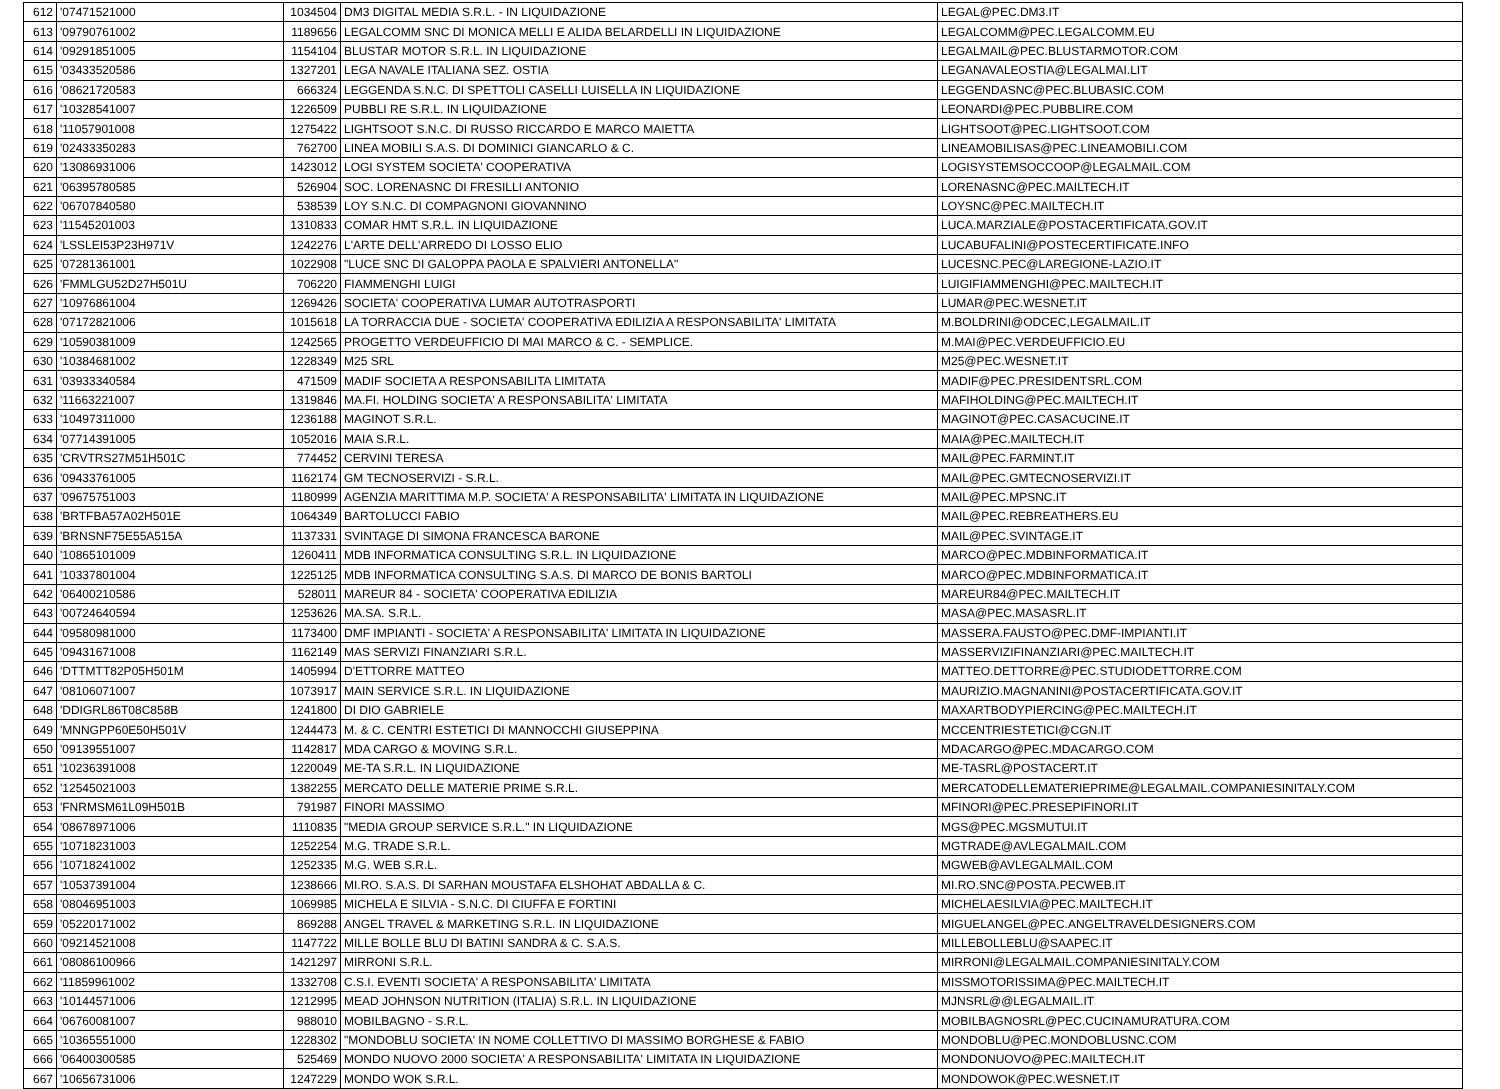| 612 | '07471521000 | 1034504 | DM3 DIGITAL MEDIA S.R.L. - IN LIQUIDAZIONE | LEGAL@PEC.DM3.IT |
| 613 | '09790761002 | 1189656 | LEGALCOMM SNC DI MONICA MELLI E ALIDA BELARDELLI IN LIQUIDAZIONE | LEGALCOMM@PEC.LEGALCOMM.EU |
| 614 | '09291851005 | 1154104 | BLUSTAR MOTOR S.R.L. IN LIQUIDAZIONE | LEGALMAIL@PEC.BLUSTARMOTOR.COM |
| 615 | '03433520586 | 1327201 | LEGA NAVALE ITALIANA SEZ. OSTIA | LEGANAVALEOSTIA@LEGALMAI.LIT |
| 616 | '08621720583 | 666324 | LEGGENDA S.N.C. DI SPETTOLI CASELLI LUISELLA IN LIQUIDAZIONE | LEGGENDASNC@PEC.BLUBASIC.COM |
| 617 | '10328541007 | 1226509 | PUBBLI RE S.R.L. IN LIQUIDAZIONE | LEONARDI@PEC.PUBBLIRE.COM |
| 618 | '11057901008 | 1275422 | LIGHTSOOT S.N.C. DI RUSSO RICCARDO E MARCO MAIETTA | LIGHTSOOT@PEC.LIGHTSOOT.COM |
| 619 | '02433350283 | 762700 | LINEA MOBILI S.A.S. DI DOMINICI GIANCARLO & C. | LINEAMOBILISAS@PEC.LINEAMOBILI.COM |
| 620 | '13086931006 | 1423012 | LOGI SYSTEM SOCIETA' COOPERATIVA | LOGISYSTEMSOCCOOP@LEGALMAIL.COM |
| 621 | '06395780585 | 526904 | SOC. LORENASNC DI FRESILLI ANTONIO | LORENASNC@PEC.MAILTECH.IT |
| 622 | '06707840580 | 538539 | LOY S.N.C. DI COMPAGNONI GIOVANNINO | LOYSNC@PEC.MAILTECH.IT |
| 623 | '11545201003 | 1310833 | COMAR HMT S.R.L. IN LIQUIDAZIONE | LUCA.MARZIALE@POSTACERTIFICATA.GOV.IT |
| 624 | 'LSSLEI53P23H971V | 1242276 | L'ARTE DELL'ARREDO DI LOSSO ELIO | LUCABUFALINI@POSTECERTIFICATE.INFO |
| 625 | '07281361001 | 1022908 | "LUCE SNC DI GALOPPA PAOLA E SPALVIERI ANTONELLA" | LUCESNC.PEC@LAREGIONE-LAZIO.IT |
| 626 | 'FMMLGU52D27H501U | 706220 | FIAMMENGHI LUIGI | LUIGIFIAMMENGHI@PEC.MAILTECH.IT |
| 627 | '10976861004 | 1269426 | SOCIETA' COOPERATIVA LUMAR AUTOTRASPORTI | LUMAR@PEC.WESNET.IT |
| 628 | '07172821006 | 1015618 | LA TORRACCIA DUE - SOCIETA' COOPERATIVA EDILIZIA A RESPONSABILITA' LIMITATA | M.BOLDRINI@ODCEC,LEGALMAIL.IT |
| 629 | '10590381009 | 1242565 | PROGETTO VERDEUFFICIO DI MAI MARCO & C. - SEMPLICE. | M.MAI@PEC.VERDEUFFICIO.EU |
| 630 | '10384681002 | 1228349 | M25 SRL | M25@PEC.WESNET.IT |
| 631 | '03933340584 | 471509 | MADIF SOCIETA A RESPONSABILITA LIMITATA | MADIF@PEC.PRESIDENTSRL.COM |
| 632 | '11663221007 | 1319846 | MA.FI. HOLDING SOCIETA' A RESPONSABILITA' LIMITATA | MAFIHOLDING@PEC.MAILTECH.IT |
| 633 | '10497311000 | 1236188 | MAGINOT S.R.L. | MAGINOT@PEC.CASACUCINE.IT |
| 634 | '07714391005 | 1052016 | MAIA S.R.L. | MAIA@PEC.MAILTECH.IT |
| 635 | 'CRVTRS27M51H501C | 774452 | CERVINI TERESA | MAIL@PEC.FARMINT.IT |
| 636 | '09433761005 | 1162174 | GM TECNOSERVIZI - S.R.L. | MAIL@PEC.GMTECNOSERVIZI.IT |
| 637 | '09675751003 | 1180999 | AGENZIA MARITTIMA M.P. SOCIETA' A RESPONSABILITA' LIMITATA IN LIQUIDAZIONE | MAIL@PEC.MPSNC.IT |
| 638 | 'BRTFBA57A02H501E | 1064349 | BARTOLUCCI FABIO | MAIL@PEC.REBREATHERS.EU |
| 639 | 'BRNSNF75E55A515A | 1137331 | SVINTAGE DI SIMONA FRANCESCA BARONE | MAIL@PEC.SVINTAGE.IT |
| 640 | '10865101009 | 1260411 | MDB INFORMATICA CONSULTING S.R.L. IN LIQUIDAZIONE | MARCO@PEC.MDBINFORMATICA.IT |
| 641 | '10337801004 | 1225125 | MDB INFORMATICA CONSULTING S.A.S. DI MARCO DE BONIS BARTOLI | MARCO@PEC.MDBINFORMATICA.IT |
| 642 | '06400210586 | 528011 | MAREUR 84 - SOCIETA' COOPERATIVA EDILIZIA | MAREUR84@PEC.MAILTECH.IT |
| 643 | '00724640594 | 1253626 | MA.SA. S.R.L. | MASA@PEC.MASASRL.IT |
| 644 | '09580981000 | 1173400 | DMF IMPIANTI - SOCIETA' A RESPONSABILITA' LIMITATA IN LIQUIDAZIONE | MASSERA.FAUSTO@PEC.DMF-IMPIANTI.IT |
| 645 | '09431671008 | 1162149 | MAS SERVIZI FINANZIARI S.R.L. | MASSERVIZIFINANZIARI@PEC.MAILTECH.IT |
| 646 | 'DTTMTT82P05H501M | 1405994 | D'ETTORRE MATTEO | MATTEO.DETTORRE@PEC.STUDIODETTORRE.COM |
| 647 | '08106071007 | 1073917 | MAIN SERVICE S.R.L. IN LIQUIDAZIONE | MAURIZIO.MAGNANINI@POSTACERTIFICATA.GOV.IT |
| 648 | 'DDIGRL86T08C858B | 1241800 | DI DIO GABRIELE | MAXARTBODYPIERCING@PEC.MAILTECH.IT |
| 649 | 'MNNGPP60E50H501V | 1244473 | M. & C. CENTRI ESTETICI DI MANNOCCHI GIUSEPPINA | MCCENTRIESTETICI@CGN.IT |
| 650 | '09139551007 | 1142817 | MDA CARGO & MOVING S.R.L. | MDACARGO@PEC.MDACARGO.COM |
| 651 | '10236391008 | 1220049 | ME-TA S.R.L. IN LIQUIDAZIONE | ME-TASRL@POSTACERT.IT |
| 652 | '12545021003 | 1382255 | MERCATO DELLE MATERIE PRIME S.R.L. | MERCATODELLEMATERIEPRIME@LEGALMAIL.COMPANIESINITALY.COM |
| 653 | 'FNRMSM61L09H501B | 791987 | FINORI MASSIMO | MFINORI@PEC.PRESEPIFINORI.IT |
| 654 | '08678971006 | 1110835 | "MEDIA GROUP SERVICE S.R.L." IN LIQUIDAZIONE | MGS@PEC.MGSMUTUI.IT |
| 655 | '10718231003 | 1252254 | M.G. TRADE S.R.L. | MGTRADE@AVLEGALMAIL.COM |
| 656 | '10718241002 | 1252335 | M.G. WEB S.R.L. | MGWEB@AVLEGALMAIL.COM |
| 657 | '10537391004 | 1238666 | MI.RO. S.A.S. DI SARHAN MOUSTAFA ELSHOHAT ABDALLA & C. | MI.RO.SNC@POSTA.PECWEB.IT |
| 658 | '08046951003 | 1069985 | MICHELA E SILVIA - S.N.C. DI CIUFFA E FORTINI | MICHELAESILVIA@PEC.MAILTECH.IT |
| 659 | '05220171002 | 869288 | ANGEL TRAVEL & MARKETING S.R.L. IN LIQUIDAZIONE | MIGUELANGEL@PEC.ANGELTRAVELDESIGNERS.COM |
| 660 | '09214521008 | 1147722 | MILLE BOLLE BLU DI BATINI SANDRA & C. S.A.S. | MILLEBOLLEBLU@SAAPEC.IT |
| 661 | '08086100966 | 1421297 | MIRRONI S.R.L. | MIRRONI@LEGALMAIL.COMPANIESINITALY.COM |
| 662 | '11859961002 | 1332708 | C.S.I. EVENTI SOCIETA' A RESPONSABILITA' LIMITATA | MISSMOTORISSIMA@PEC.MAILTECH.IT |
| 663 | '10144571006 | 1212995 | MEAD JOHNSON NUTRITION (ITALIA) S.R.L. IN LIQUIDAZIONE | MJNSRL@@LEGALMAIL.IT |
| 664 | '06760081007 | 988010 | MOBILBAGNO - S.R.L. | MOBILBAGNOSRL@PEC.CUCINAMURATURA.COM |
| 665 | '10365551000 | 1228302 | "MONDOBLU SOCIETA' IN NOME COLLETTIVO DI MASSIMO BORGHESE & FABIO | MONDOBLU@PEC.MONDOBLUSNC.COM |
| 666 | '06400300585 | 525469 | MONDO NUOVO 2000 SOCIETA' A RESPONSABILITA' LIMITATA IN LIQUIDAZIONE | MONDONUOVO@PEC.MAILTECH.IT |
| 667 | '10656731006 | 1247229 | MONDO WOK S.R.L. | MONDOWOK@PEC.WESNET.IT |